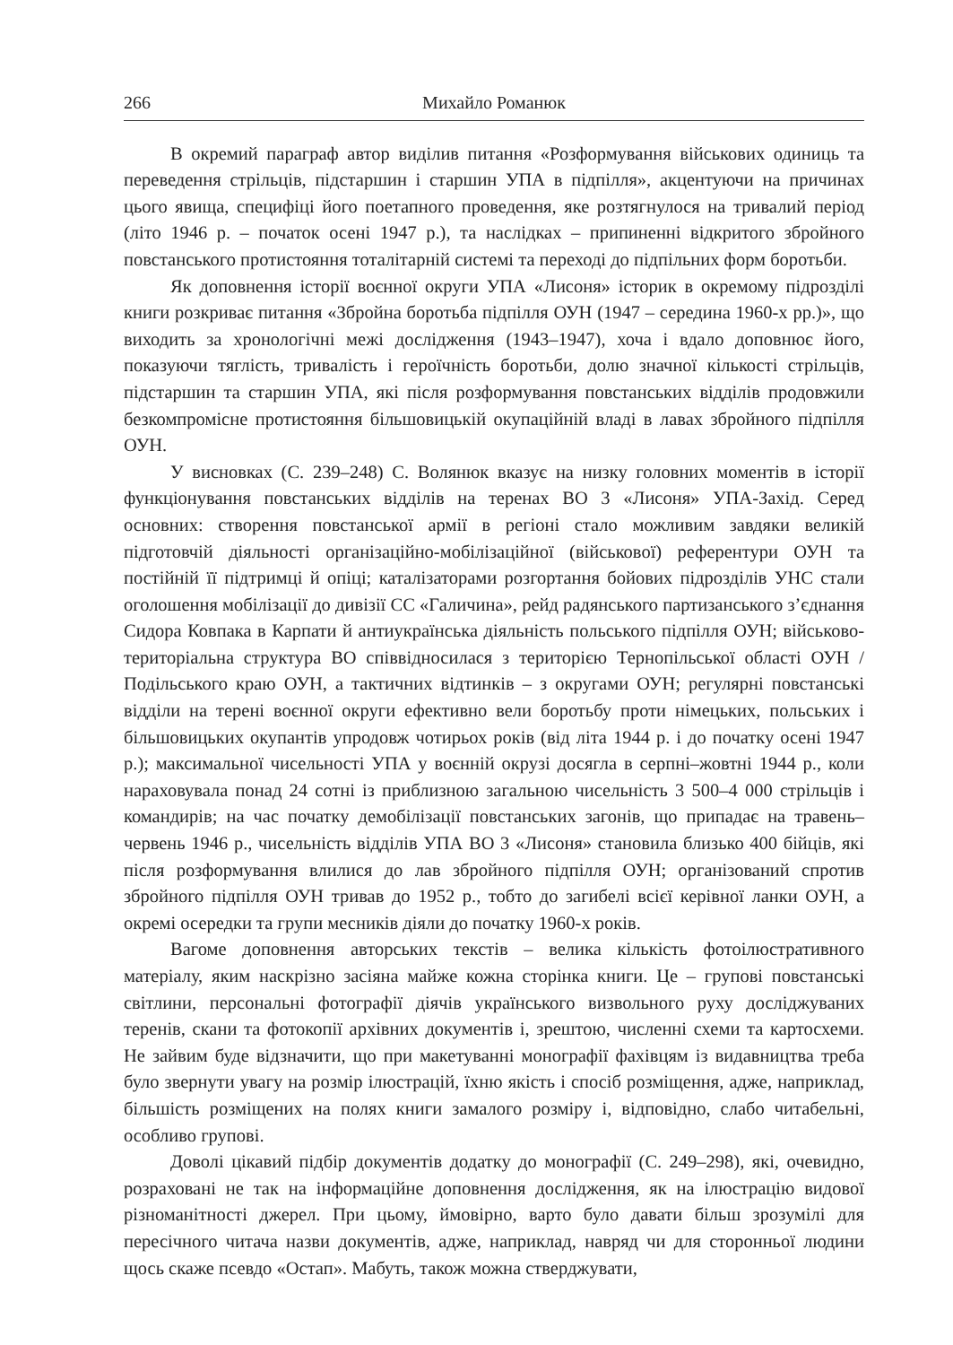266 Михайло Романюк
В окремий параграф автор виділив питання «Розформування військових одиниць та переведення стрільців, підстаршин і старшин УПА в підпілля», акцентуючи на причинах цього явища, специфіці його поетапного проведення, яке розтягнулося на тривалий період (літо 1946 р. – початок осені 1947 р.), та наслідках – припиненні відкритого збройного повстанського протистояння тоталітарній системі та переході до підпільних форм боротьби.
Як доповнення історії воєнної округи УПА «Лисоня» історик в окремому підрозділі книги розкриває питання «Збройна боротьба підпілля ОУН (1947 – середина 1960-х рр.)», що виходить за хронологічні межі дослідження (1943–1947), хоча і вдало доповнює його, показуючи тяглість, тривалість і героїчність боротьби, долю значної кількості стрільців, підстаршин та старшин УПА, які після розформування повстанських відділів продовжили безкомпромісне протистояння більшовицькій окупаційній владі в лавах збройного підпілля ОУН.
У висновках (С. 239–248) С. Волянюк вказує на низку головних моментів в історії функціонування повстанських відділів на теренах ВО 3 «Лисоня» УПА-Захід. Серед основних: створення повстанської армії в регіоні стало можливим завдяки великій підготовчій діяльності організаційно-мобілізаційної (військової) референтури ОУН та постійній її підтримці й опіці; каталізаторами розгортання бойових підрозділів УНС стали оголошення мобілізації до дивізії СС «Галичина», рейд радянського партизанського з’єднання Сидора Ковпака в Карпати й антиукраїнська діяльність польського підпілля ОУН; військово-територіальна структура ВО співвідносилася з територією Тернопільської області ОУН / Подільського краю ОУН, а тактичних відтинків – з округами ОУН; регулярні повстанські відділи на терені воєнної округи ефективно вели боротьбу проти німецьких, польських і більшовицьких окупантів упродовж чотирьох років (від літа 1944 р. і до початку осені 1947 р.); максимальної чисельності УПА у воєнній окрузі досягла в серпні–жовтні 1944 р., коли нараховувала понад 24 сотні із приблизною загальною чисельність 3 500–4 000 стрільців і командирів; на час початку демобілізації повстанських загонів, що припадає на травень–червень 1946 р., чисельність відділів УПА ВО 3 «Лисоня» становила близько 400 бійців, які після розформування влилися до лав збройного підпілля ОУН; організований спротив збройного підпілля ОУН тривав до 1952 р., тобто до загибелі всієї керівної ланки ОУН, а окремі осередки та групи месників діяли до початку 1960-х років.
Вагоме доповнення авторських текстів – велика кількість фотоілюстративного матеріалу, яким наскрізно засіяна майже кожна сторінка книги. Це – групові повстанські світлини, персональні фотографії діячів українського визвольного руху досліджуваних теренів, скани та фотокопії архівних документів і, зрештою, численні схеми та картосхеми. Не зайвим буде відзначити, що при макетуванні монографії фахівцям із видавництва треба було звернути увагу на розмір ілюстрацій, їхню якість і спосіб розміщення, адже, наприклад, більшість розміщених на полях книги замалого розміру і, відповідно, слабо читабельні, особливо групові.
Доволі цікавий підбір документів додатку до монографії (С. 249–298), які, очевидно, розраховані не так на інформаційне доповнення дослідження, як на ілюстрацію видової різноманітності джерел. При цьому, ймовірно, варто було давати більш зрозумілі для пересічного читача назви документів, адже, наприклад, навряд чи для сторонньої людини щось скаже псевдо «Остап». Мабуть, також можна стверджувати,